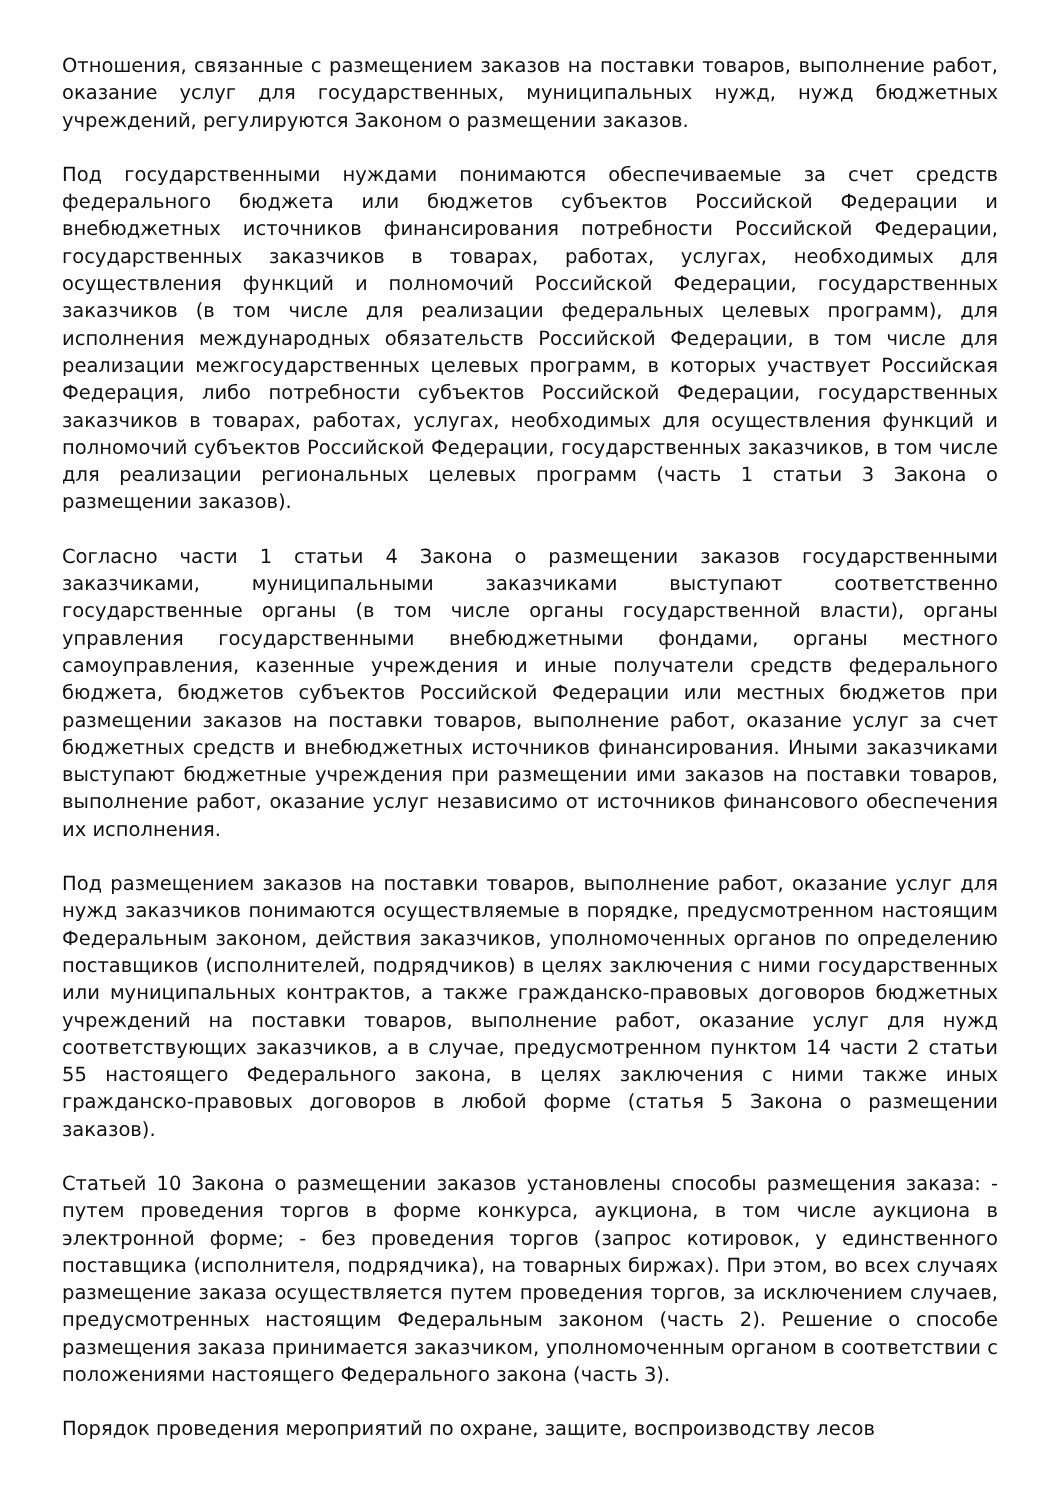Отношения, связанные с размещением заказов на поставки товаров, выполнение работ, оказание услуг для государственных, муниципальных нужд, нужд бюджетных учреждений, регулируются Законом о размещении заказов.
Под государственными нуждами понимаются обеспечиваемые за счет средств федерального бюджета или бюджетов субъектов Российской Федерации и внебюджетных источников финансирования потребности Российской Федерации, государственных заказчиков в товарах, работах, услугах, необходимых для осуществления функций и полномочий Российской Федерации, государственных заказчиков (в том числе для реализации федеральных целевых программ), для исполнения международных обязательств Российской Федерации, в том числе для реализации межгосударственных целевых программ, в которых участвует Российская Федерация, либо потребности субъектов Российской Федерации, государственных заказчиков в товарах, работах, услугах, необходимых для осуществления функций и полномочий субъектов Российской Федерации, государственных заказчиков, в том числе для реализации региональных целевых программ (часть 1 статьи 3 Закона о размещении заказов).
Согласно части 1 статьи 4 Закона о размещении заказов государственными заказчиками, муниципальными заказчиками выступают соответственно государственные органы (в том числе органы государственной власти), органы управления государственными внебюджетными фондами, органы местного самоуправления, казенные учреждения и иные получатели средств федерального бюджета, бюджетов субъектов Российской Федерации или местных бюджетов при размещении заказов на поставки товаров, выполнение работ, оказание услуг за счет бюджетных средств и внебюджетных источников финансирования. Иными заказчиками выступают бюджетные учреждения при размещении ими заказов на поставки товаров, выполнение работ, оказание услуг независимо от источников финансового обеспечения их исполнения.
Под размещением заказов на поставки товаров, выполнение работ, оказание услуг для нужд заказчиков понимаются осуществляемые в порядке, предусмотренном настоящим Федеральным законом, действия заказчиков, уполномоченных органов по определению поставщиков (исполнителей, подрядчиков) в целях заключения с ними государственных или муниципальных контрактов, а также гражданско-правовых договоров бюджетных учреждений на поставки товаров, выполнение работ, оказание услуг для нужд соответствующих заказчиков, а в случае, предусмотренном пунктом 14 части 2 статьи 55 настоящего Федерального закона, в целях заключения с ними также иных гражданско-правовых договоров в любой форме (статья 5 Закона о размещении заказов).
Статьей 10 Закона о размещении заказов установлены способы размещения заказа: - путем проведения торгов в форме конкурса, аукциона, в том числе аукциона в электронной форме; - без проведения торгов (запрос котировок, у единственного поставщика (исполнителя, подрядчика), на товарных биржах). При этом, во всех случаях размещение заказа осуществляется путем проведения торгов, за исключением случаев, предусмотренных настоящим Федеральным законом (часть 2). Решение о способе размещения заказа принимается заказчиком, уполномоченным органом в соответствии с положениями настоящего Федерального закона (часть 3).
Порядок проведения мероприятий по охране, защите, воспроизводству лесов